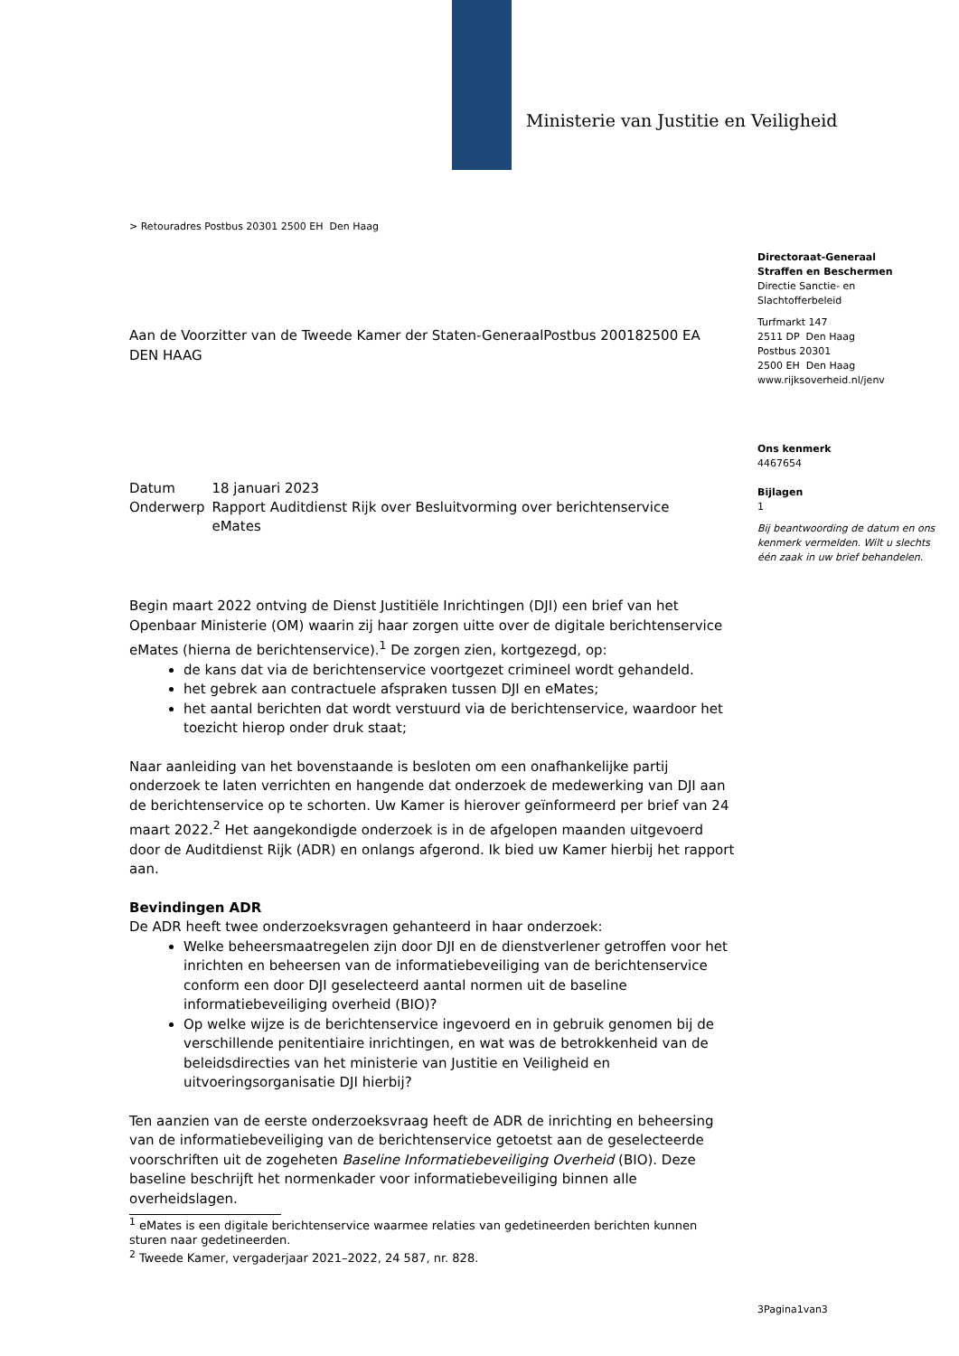Ministerie van Justitie en Veiligheid
> Retouradres Postbus 20301 2500 EH Den Haag
Directoraat-Generaal
Straffen en Beschermen
Directie Sanctie- en
Slachtofferbeleid
Turfmarkt 147
2511 DP Den Haag
Postbus 20301
2500 EH Den Haag
www.rijksoverheid.nl/jenv
Ons kenmerk
4467654
Bijlagen
1
Bij beantwoording de datum en ons kenmerk vermelden. Wilt u slechts één zaak in uw brief behandelen.
Aan de Voorzitter van de Tweede Kamer der Staten-GeneraalPostbus 200182500 EA DEN HAAG
| Datum | 18 januari 2023 |
| Onderwerp | Rapport Auditdienst Rijk over Besluitvorming over berichtenservice eMates |
Begin maart 2022 ontving de Dienst Justitiële Inrichtingen (DJI) een brief van het Openbaar Ministerie (OM) waarin zij haar zorgen uitte over de digitale berichtenservice eMates (hierna de berichtenservice).<sup>1</sup> De zorgen zien, kortgezegd, op:
de kans dat via de berichtenservice voortgezet crimineel wordt gehandeld.
het gebrek aan contractuele afspraken tussen DJI en eMates;
het aantal berichten dat wordt verstuurd via de berichtenservice, waardoor het toezicht hierop onder druk staat;
Naar aanleiding van het bovenstaande is besloten om een onafhankelijke partij onderzoek te laten verrichten en hangende dat onderzoek de medewerking van DJI aan de berichtenservice op te schorten. Uw Kamer is hierover geïnformeerd per brief van 24 maart 2022.<sup>2</sup> Het aangekondigde onderzoek is in de afgelopen maanden uitgevoerd door de Auditdienst Rijk (ADR) en onlangs afgerond. Ik bied uw Kamer hierbij het rapport aan.
Bevindingen ADR
De ADR heeft twee onderzoeksvragen gehanteerd in haar onderzoek:
Welke beheersmaatregelen zijn door DJI en de dienstverlener getroffen voor het inrichten en beheersen van de informatiebeveiliging van de berichtenservice conform een door DJI geselecteerd aantal normen uit de baseline informatiebeveiliging overheid (BIO)?
Op welke wijze is de berichtenservice ingevoerd en in gebruik genomen bij de verschillende penitentiaire inrichtingen, en wat was de betrokkenheid van de beleidsdirecties van het ministerie van Justitie en Veiligheid en uitvoeringsorganisatie DJI hierbij?
Ten aanzien van de eerste onderzoeksvraag heeft de ADR de inrichting en beheersing van de informatiebeveiliging van de berichtenservice getoetst aan de geselecteerde voorschriften uit de zogeheten Baseline Informatiebeveiliging Overheid (BIO). Deze baseline beschrijft het normenkader voor informatiebeveiliging binnen alle overheidslagen.
<sup>1</sup> eMates is een digitale berichtenservice waarmee relaties van gedetineerden berichten kunnen sturen naar gedetineerden.
<sup>2</sup> Tweede Kamer, vergaderjaar 2021–2022, 24 587, nr. 828.
3Pagina1van3